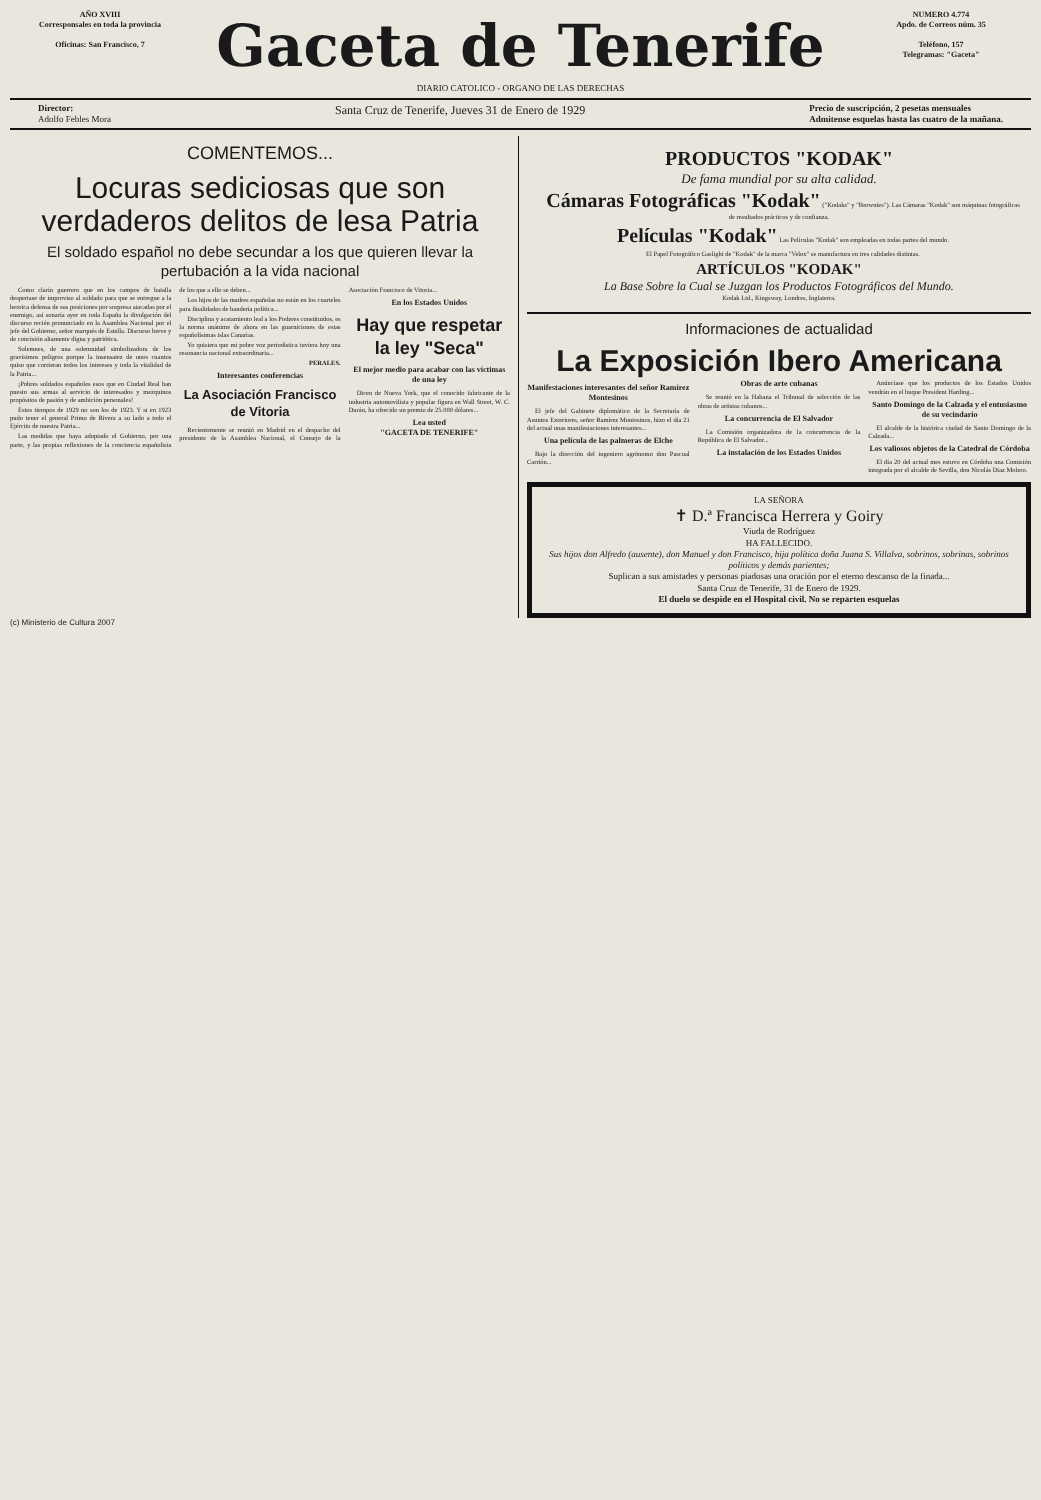AÑO XVIII
Corresponsales en toda la provincia
Oficinas: San Francisco, 7
Gaceta de Tenerife
DIARIO CATOLICO - ORGANO DE LAS DERECHAS
NUMERO 4.774
Apdo. de Correos núm. 35
Teléfono, 157
Telegramas: "Gaceta"
Director:
Adolfo Febles Mora
Santa Cruz de Tenerife, Jueves 31 de Enero de 1929
Precio de suscripción, 2 pesetas mensuales
Admitense esquelas hasta las cuatro de la mañana.
COMENTEMOS...
Locuras sediciosas que son verdaderos delitos de lesa Patria
El soldado español no debe secundar a los que quieren llevar la pertubación a la vida nacional
Como clarín guerrero que en los campos de batalla despertase de improviso al soldado para que se entregue a la heroica defensa de sus posiciones por sorpresa atacadas por el enemigo, así sonaría ayer en toda España la divulgación del discurso recién pronunciado en la Asamblea Nacional por el jefe del Gobierno, señor marqués de Estella. Discurso breve y de concisión altamente digna y patriótica.
Solemnes, de una solemnidad simbolizadora de los gravísimos peligros porque la insensatez de unos cuantos quiso que corrieran todos los intereses y toda la vitalidad de la Patria...
¡Pobres soldados españoles esos que en Ciudad Real han puesto sus armas al servicio de interesados y mezquinos propósitos de pasión y de ambición personales!
Estos tiempos de 1929 no son los de 1923. Y si en 1923 pudo tener el general Primo de Rivera a su lado a todo el Ejército de nuestra Patria...
Las medidas que haya adoptado el Gobierno, por una parte, y las propias reflexiones de la conciencia españolista de los que a ello se deben...
Los hijos de las madres españolas no están en los cuarteles para finalidades de bandería política...
Disciplina y acatamiento leal a los Poderes constituidos, es la norma unánime de ahora en las guarniciones de estas españolísimas islas Canarias.
Yo quisiera que mi pobre voz periodística tuviera hoy una resonancia nacional extraordinaria...
PERALES.
Interesantes conferencias
La Asociación Francisco de Vitoria
Recientemente se reunió en Madrid en el despacho del presidente de la Asamblea Nacional, el Consejo de la Asociación Francisco de Vitoria...
En los Estados Unidos
Hay que respetar la ley "Seca"
El mejor medio para acabar con las víctimas de una ley
Dicen de Nueva York, que el conocido fabricante de la industria automovilista y popular figura en Wall Street, W. C. Durán, ha ofrecido un premio de 25.000 dólares...
Lea usted
"GACETA DE TENERIFE"
PRODUCTOS "KODAK"
De fama mundial por su alta calidad.
Cámaras Fotográficas "Kodak" ("Kodaks" y "Brownies"). Las Cámaras "Kodak" son máquinas fotográficas de resultados prácticos y de confianza.
Películas "Kodak" Las Películas "Kodak" son empleadas en todas partes del mundo.
El Papel Fotográfico Gaslight de "Kodak" de la marca "Velox" se manufactura en tres calidades distintas.
ARTÍCULOS "KODAK"
La Base Sobre la Cual se Juzgan los Productos Fotográficos del Mundo.
Kodak Ltd., Kingsway, Londres, Inglaterra.
Informaciones de actualidad
La Exposición Ibero Americana
Manifestaciones interesantes del señor Ramírez Montesinos
El jefe del Gabinete diplomático de la Secretaría de Asuntos Exteriores, señor Ramírez Montesinos, hizo el día 21 del actual unas manifestaciones interesantes...
Una película de las palmeras de Elche
Bajo la dirección del ingeniero agrónomo don Pascual Carrión...
Obras de arte cubanas
Se reunió en la Habana el Tribunal de selección de las obras de artistas cubanos...
La concurrencia de El Salvador
La Comisión organizadora de la concurrencia de la República de El Salvador...
La instalación de los Estados Unidos
Anúnciase que los productos de los Estados Unidos vendrán en el buque President Harding...
Santo Domingo de la Calzada y el entusiasmo de su vecindario
El alcalde de la histórica ciudad de Santo Domingo de la Calzada...
Los valiosos objetos de la Catedral de Córdoba
El día 20 del actual mes estuvo en Córdoba una Comisión integrada por el alcalde de Sevilla, don Nicolás Díaz Molero.
LA SEÑORA
✝ D.ª Francisca Herrera y Goiry
Viuda de Rodríguez
HA FALLECIDO.
Sus hijos don Alfredo (ausente), don Manuel y don Francisco, hija política doña Juana S. Villalva, sobrinos, sobrinas, sobrinos políticos y demás parientes;
Suplican a sus amistades y personas piadosas una oración por el eterno descanso de la finada...
Santa Cruz de Tenerife, 31 de Enero de 1929.
El duelo se despide en el Hospital civil. No se reparten esquelas
(c) Ministerio de Cultura 2007